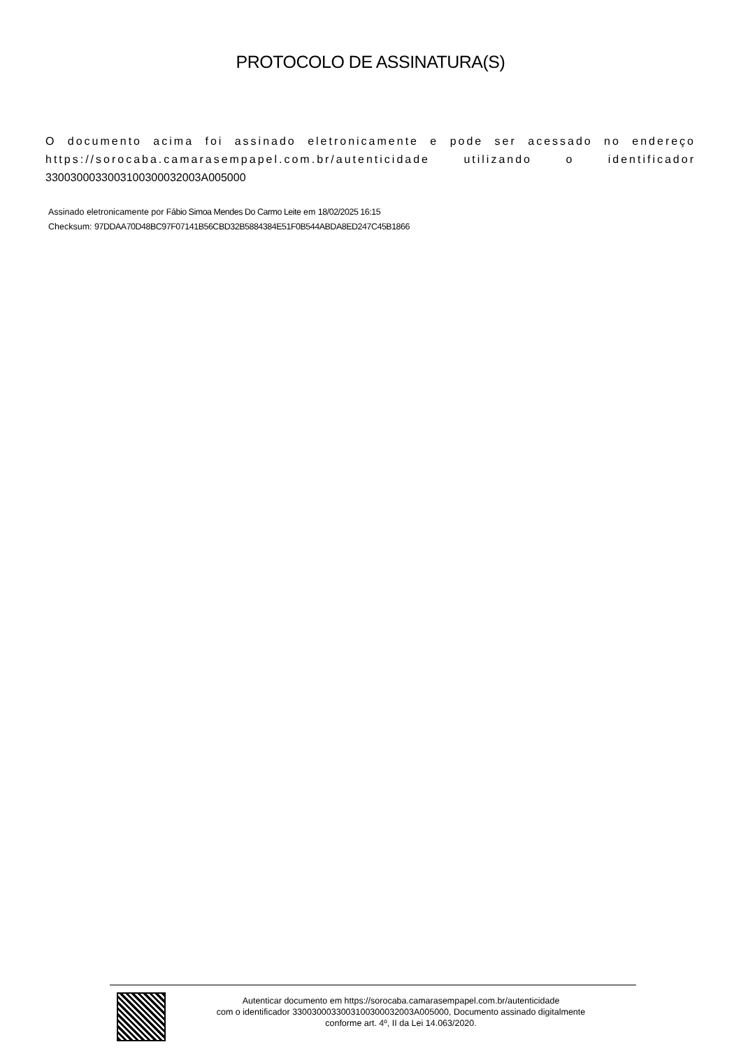PROTOCOLO DE ASSINATURA(S)
O documento acima foi assinado eletronicamente e pode ser acessado no endereço https://sorocaba.camarasempapel.com.br/autenticidade utilizando o identificador 330030003300310030003200​3A005000
Assinado eletronicamente por Fábio Simoa Mendes Do Carmo Leite em 18/02/2025 16:15
Checksum: 97DDAA70D48BC97F07141B56CBD32B5884384E51F0B544ABDA8ED247C45B1866
Autenticar documento em https://sorocaba.camarasempapel.com.br/autenticidade
com o identificador 3300300033003100300032003A005000, Documento assinado digitalmente
conforme art. 4º, II da Lei 14.063/2020.